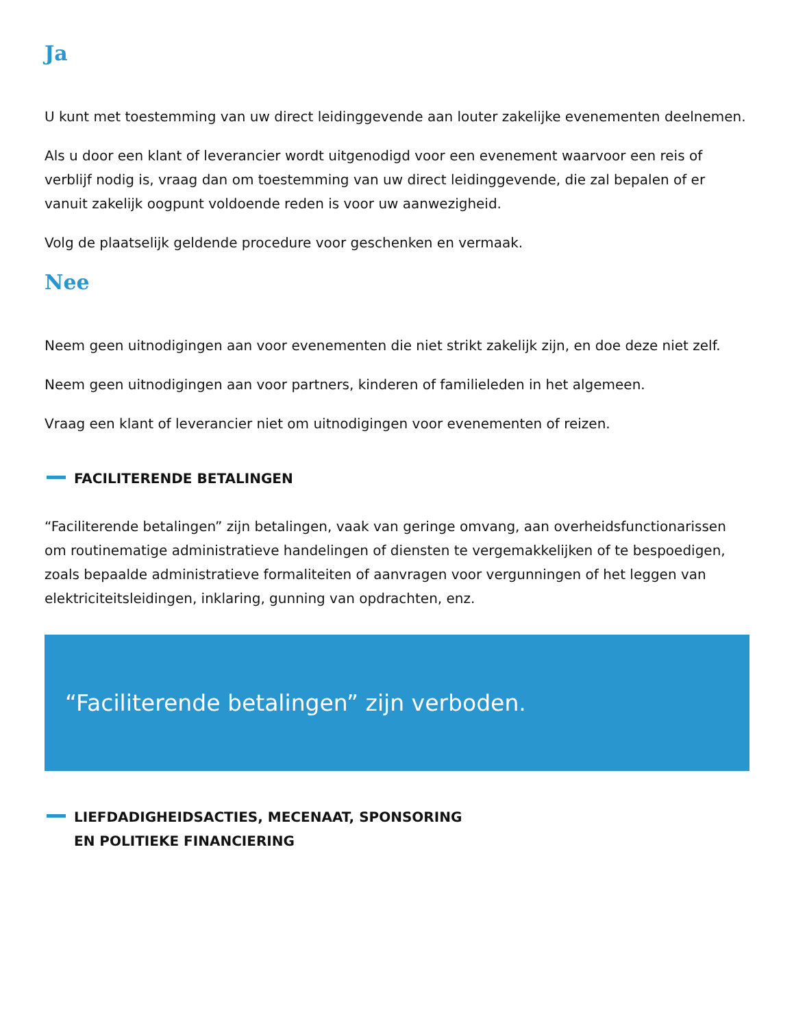Ja
U kunt met toestemming van uw direct leidinggevende aan louter zakelijke evenementen deelnemen.
Als u door een klant of leverancier wordt uitgenodigd voor een evenement waarvoor een reis of verblijf nodig is, vraag dan om toestemming van uw direct leidinggevende, die zal bepalen of er vanuit zakelijk oogpunt voldoende reden is voor uw aanwezigheid.
Volg de plaatselijk geldende procedure voor geschenken en vermaak.
Nee
Neem geen uitnodigingen aan voor evenementen die niet strikt zakelijk zijn, en doe deze niet zelf.
Neem geen uitnodigingen aan voor partners, kinderen of familieleden in het algemeen.
Vraag een klant of leverancier niet om uitnodigingen voor evenementen of reizen.
FACILITERENDE BETALINGEN
“Faciliterende betalingen” zijn betalingen, vaak van geringe omvang, aan overheidsfunctionarissen om routinematige administratieve handelingen of diensten te vergemakkelijken of te bespoedigen, zoals bepaalde administratieve formaliteiten of aanvragen voor vergunningen of het leggen van elektriciteitsleidingen, inklaring, gunning van opdrachten, enz.
“Faciliterende betalingen” zijn verboden.
LIEFDADIGHEIDSACTIES, MECENAAT, SPONSORING
EN POLITIEKE FINANCIERING